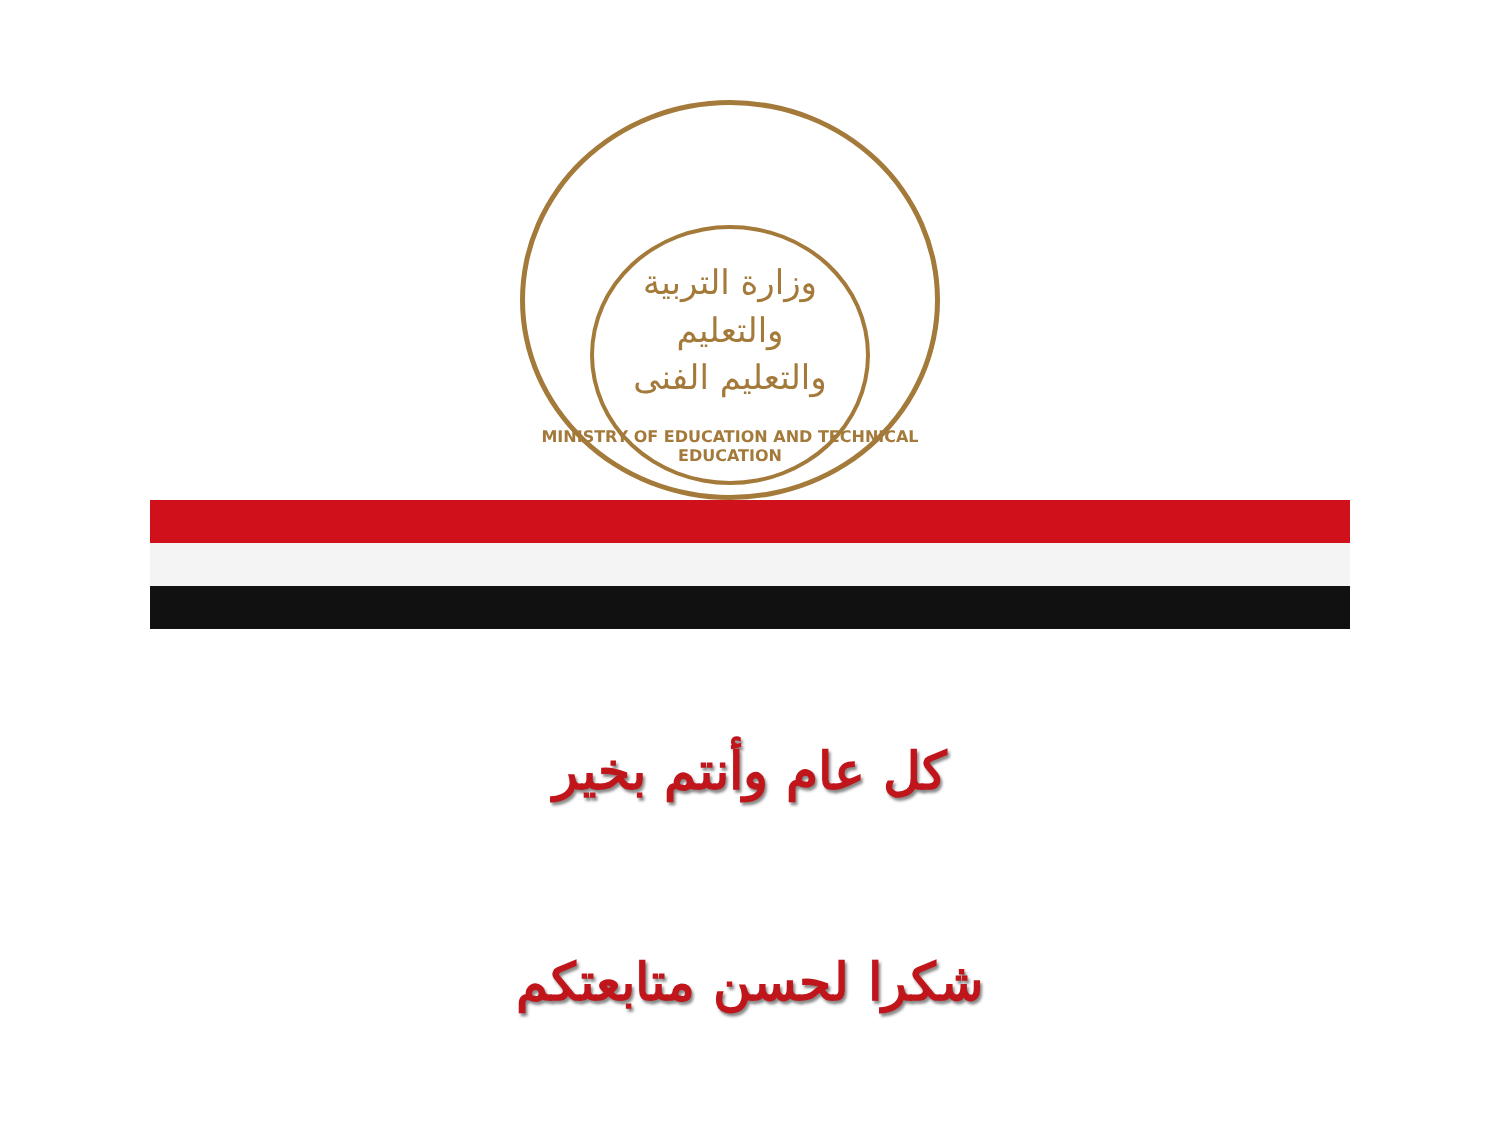وزارة التربية والتعليم
والتعليم الفنى
MINISTRY OF EDUCATION AND TECHNICAL EDUCATION
كل عام وأنتم بخير
شكرا لحسن متابعتكم